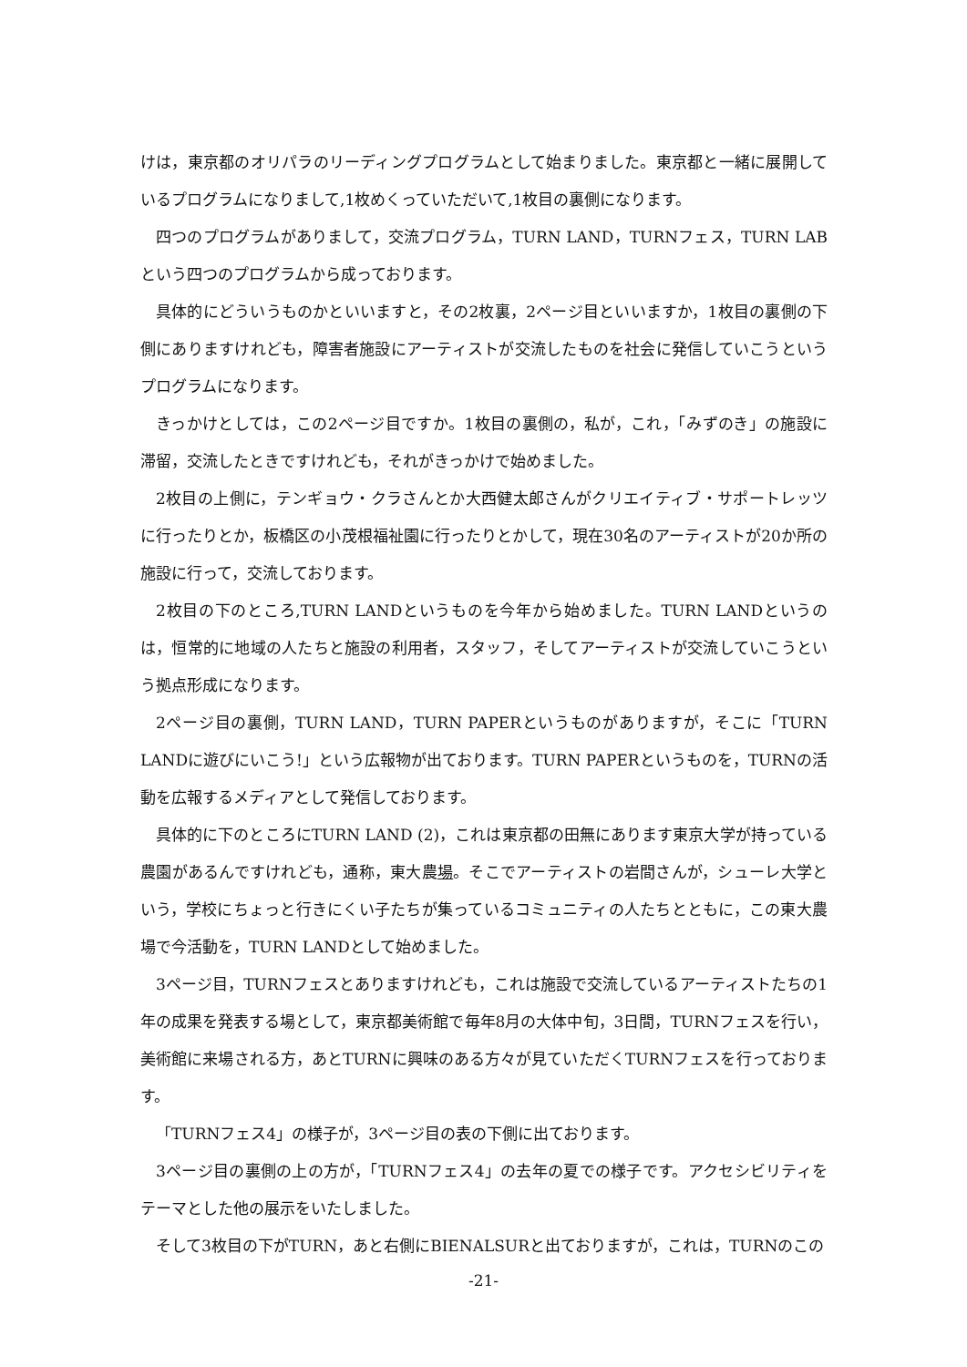けは，東京都のオリパラのリーディングプログラムとして始まりました。東京都と一緒に展開しているプログラムになりまして,1枚めくっていただいて,1枚目の裏側になります。
四つのプログラムがありまして，交流プログラム，TURN LAND，TURNフェス，TURN LABという四つのプログラムから成っております。
具体的にどういうものかといいますと，その2枚裏，2ページ目といいますか，1枚目の裏側の下側にありますけれども，障害者施設にアーティストが交流したものを社会に発信していこうというプログラムになります。
きっかけとしては，この2ページ目ですか。1枚目の裏側の，私が，これ，「みずのき」の施設に滞留，交流したときですけれども，それがきっかけで始めました。
2枚目の上側に，テンギョウ・クラさんとか大西健太郎さんがクリエイティブ・サポートレッツに行ったりとか，板橋区の小茂根福祉園に行ったりとかして，現在30名のアーティストが20か所の施設に行って，交流しております。
2枚目の下のところ,TURN LANDというものを今年から始めました。TURN LANDというのは，恒常的に地域の人たちと施設の利用者，スタッフ，そしてアーティストが交流していこうという拠点形成になります。
2ページ目の裏側，TURN LAND，TURN PAPERというものがありますが，そこに「TURN LANDに遊びにいこう!」という広報物が出ております。TURN PAPERというものを，TURNの活動を広報するメディアとして発信しております。
具体的に下のところにTURN LAND (2)，これは東京都の田無にあります東京大学が持っている農園があるんですけれども，通称，東大農場。そこでアーティストの岩間さんが，シューレ大学という，学校にちょっと行きにくい子たちが集っているコミュニティの人たちとともに，この東大農場で今活動を，TURN LANDとして始めました。
3ページ目，TURNフェスとありますけれども，これは施設で交流しているアーティストたちの1年の成果を発表する場として，東京都美術館で毎年8月の大体中旬，3日間，TURNフェスを行い，美術館に来場される方，あとTURNに興味のある方々が見ていただくTURNフェスを行っております。
「TURNフェス4」の様子が，3ページ目の表の下側に出ております。
3ページ目の裏側の上の方が，「TURNフェス4」の去年の夏での様子です。アクセシビリティをテーマとした他の展示をいたしました。
そして3枚目の下がTURN，あと右側にBIENALSURと出ておりますが，これは，TURNのこの
-21-